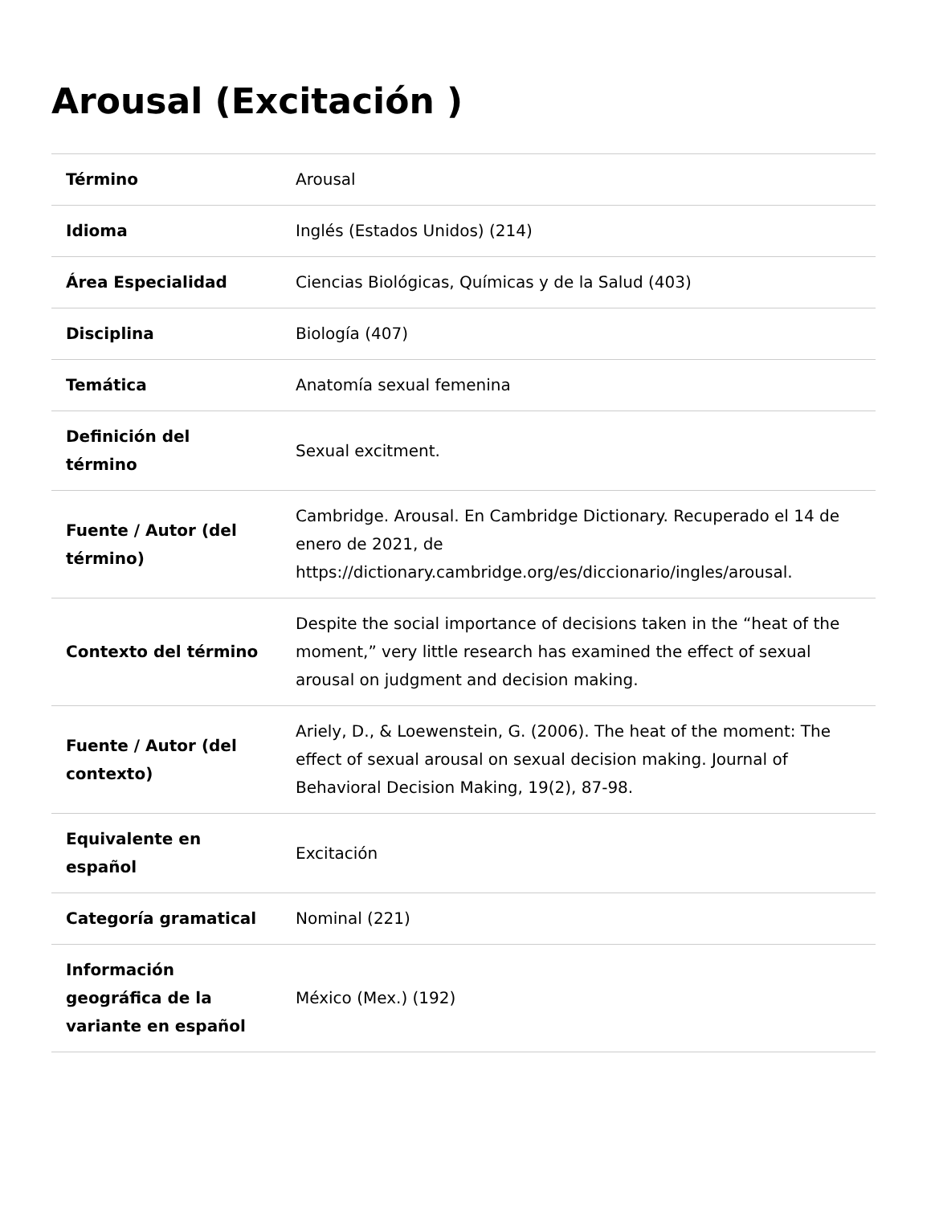Arousal (Excitación )
| Término | Arousal |
| Idioma | Inglés (Estados Unidos) (214) |
| Área Especialidad | Ciencias Biológicas, Químicas y de la Salud (403) |
| Disciplina | Biología (407) |
| Temática | Anatomía sexual femenina |
| Definición del término | Sexual excitment. |
| Fuente / Autor (del término) | Cambridge. Arousal. En Cambridge Dictionary. Recuperado el 14 de enero de 2021, de https://dictionary.cambridge.org/es/diccionario/ingles/arousal. |
| Contexto del término | Despite the social importance of decisions taken in the “heat of the moment,” very little research has examined the effect of sexual arousal on judgment and decision making. |
| Fuente / Autor (del contexto) | Ariely, D., & Loewenstein, G. (2006). The heat of the moment: The effect of sexual arousal on sexual decision making. Journal of Behavioral Decision Making, 19(2), 87-98. |
| Equivalente en español | Excitación |
| Categoría gramatical | Nominal (221) |
| Información geográfica de la variante en español | México (Mex.) (192) |